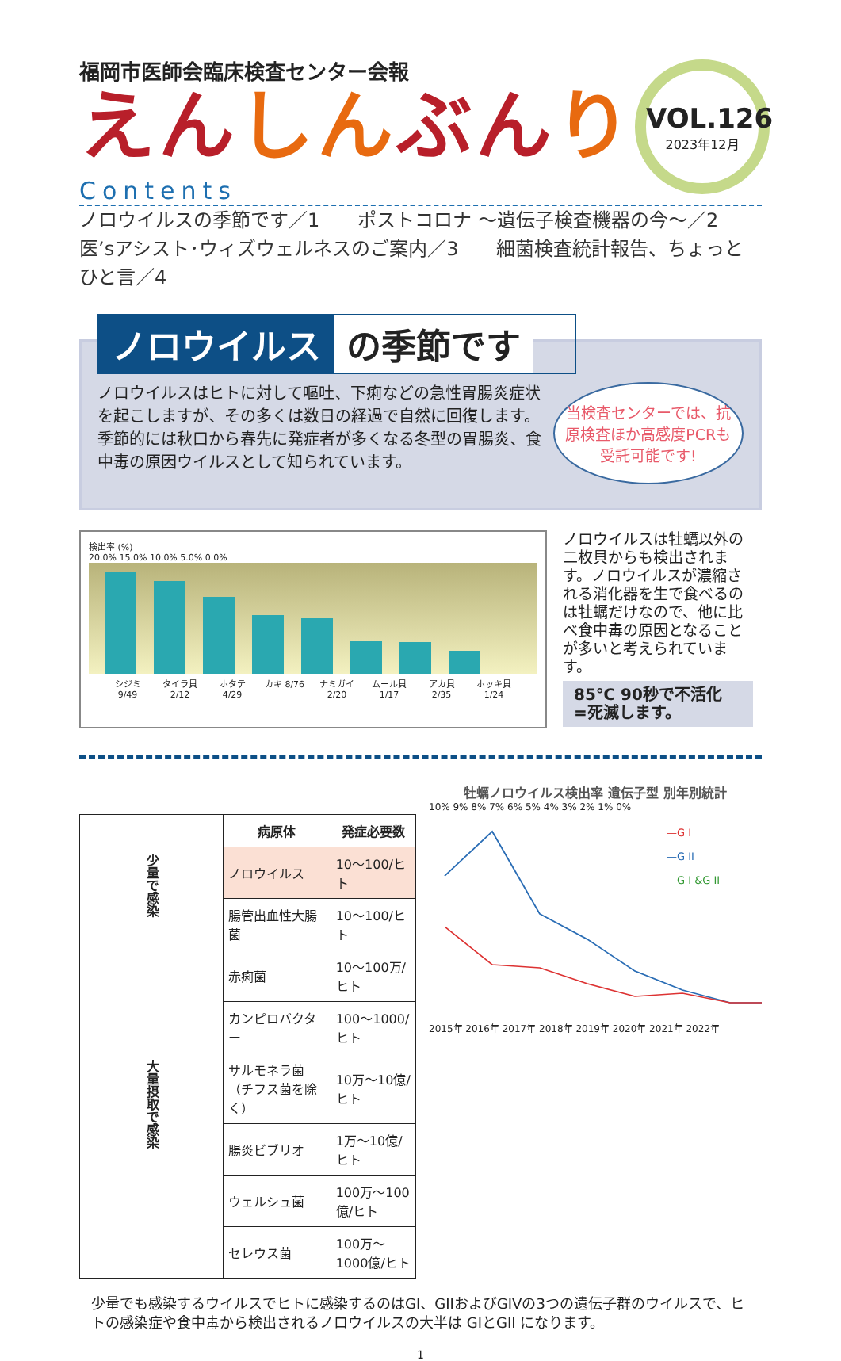福岡市医師会臨床検査センター会報
えんしんぶんり
VOL.126
2023年12月
Contents
ノロウイルスの季節です／1　　ポストコロナ ～遺伝子検査機器の今～／2
医’sアシスト･ウィズウェルネスのご案内／3　　細菌検査統計報告、ちょっとひと言／4
ノロウイルス の季節です
ノロウイルスはヒトに対して嘔吐、下痢などの急性胃腸炎症状を起こしますが、その多くは数日の経過で自然に回復します。季節的には秋口から春先に発症者が多くなる冬型の胃腸炎、食中毒の原因ウイルスとして知られています。
当検査センターでは、抗原検査ほか高感度PCRも受託可能です!
検出率 (%)
20.0% 15.0% 10.0% 5.0% 0.0%
シジミ 9/49 タイラ貝 2/12 ホタテ 4/29 カキ 8/76 ナミガイ 2/20 ムール貝 1/17 アカ貝 2/35 ホッキ貝 1/24
ノロウイルスは牡蠣以外の二枚貝からも検出されます。ノロウイルスが濃縮される消化器を生で食べるのは牡蠣だけなので、他に比べ食中毒の原因となることが多いと考えられています。
85℃ 90秒で不活化
=死滅します。
| | 病原体 | 発症必要数 |
| --- | --- | --- |
| 少量で感染 | ノロウイルス | 10～100/ヒト |
| | 腸管出血性大腸菌 | 10～100/ヒト |
| | 赤痢菌 | 10～100万/ヒト |
| | カンピロバクター | 100～1000/ヒト |
| 大量摂取で感染 | サルモネラ菌（チフス菌を除く） | 10万～10億/ヒト |
| | 腸炎ビブリオ | 1万～10億/ヒト |
| | ウェルシュ菌 | 100万～100億/ヒト |
| | セレウス菌 | 100万～1000億/ヒト |
牡蠣ノロウイルス検出率 遺伝子型 別年別統計
10% 9% 8% 7% 6% 5% 4% 3% 2% 1% 0%
—G I
—G II
—G I &G II
2015年 2016年 2017年 2018年 2019年 2020年 2021年 2022年
少量でも感染するウイルスでヒトに感染するのはGI、GIIおよびGIVの3つの遺伝子群のウイルスで、ヒトの感染症や食中毒から検出されるノロウイルスの大半は GIとGII になります。
1